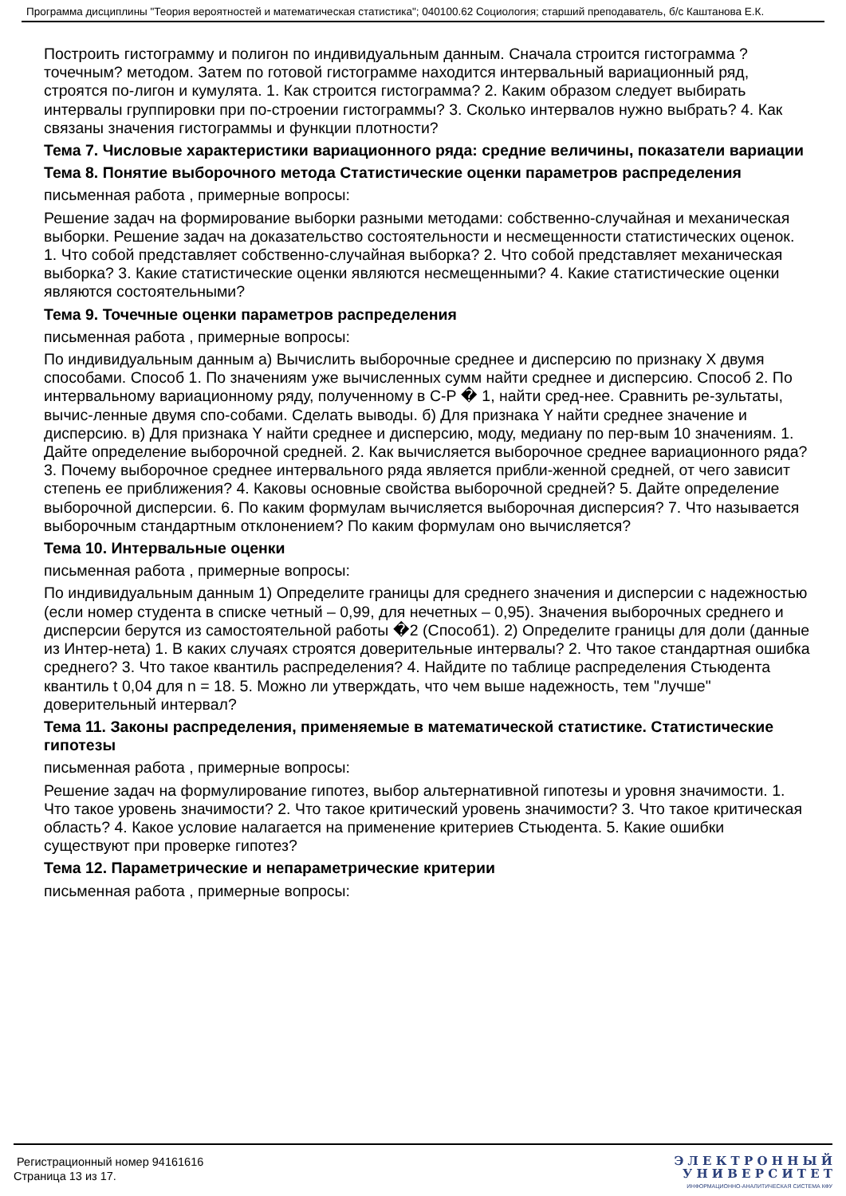Программа дисциплины "Теория вероятностей и математическая статистика"; 040100.62 Социология; старший преподаватель, б/с Каштанова Е.К.
Построить гистограмму и полигон по индивидуальным данным. Сначала строится гистограмма ?точечным? методом. Затем по готовой гистограмме находится интервальный вариационный ряд, строятся по-лигон и кумулята. 1. Как строится гистограмма? 2. Каким образом следует выбирать интервалы группировки при по-строении гистограммы? 3. Сколько интервалов нужно выбрать? 4. Как связаны значения гистограммы и функции плотности?
Тема 7. Числовые характеристики вариационного ряда: средние величины, показатели вариации
Тема 8. Понятие выборочного метода Статистические оценки параметров распределения
письменная работа , примерные вопросы:
Решение задач на формирование выборки разными методами: собственно-случайная и механическая выборки. Решение задач на доказательство состоятельности и несмещенности статистических оценок. 1. Что собой представляет собственно-случайная выборка? 2. Что собой представляет механическая выборка? 3. Какие статистические оценки являются несмещенными? 4. Какие статистические оценки являются состоятельными?
Тема 9. Точечные оценки параметров распределения
письменная работа , примерные вопросы:
По индивидуальным данным а) Вычислить выборочные среднее и дисперсию по признаку X двумя способами. Способ 1. По значениям уже вычисленных сумм найти среднее и дисперсию. Способ 2. По интервальному вариационному ряду, полученному в С-Р � 1, найти сред-нее. Сравнить ре-зультаты, вычис-ленные двумя спо-собами. Сделать выводы. б) Для признака Y найти среднее значение и дисперсию. в) Для признака Y найти среднее и дисперсию, моду, медиану по пер-вым 10 значениям. 1. Дайте определение выборочной средней. 2. Как вычисляется выборочное среднее вариационного ряда? 3. Почему выборочное среднее интервального ряда является прибли-женной средней, от чего зависит степень ее приближения? 4. Каковы основные свойства выборочной средней? 5. Дайте определение выборочной дисперсии. 6. По каким формулам вычисляется выборочная дисперсия? 7. Что называется выборочным стандартным отклонением? По каким формулам оно вычисляется?
Тема 10. Интервальные оценки
письменная работа , примерные вопросы:
По индивидуальным данным 1) Определите границы для среднего значения и дисперсии с надежностью (если номер студента в списке четный – 0,99, для нечетных – 0,95). Значения выборочных среднего и дисперсии берутся из самостоятельной работы �2 (Способ1). 2) Определите границы для доли (данные из Интер-нета) 1. В каких случаях строятся доверительные интервалы? 2. Что такое стандартная ошибка среднего? 3. Что такое квантиль распределения? 4. Найдите по таблице распределения Стьюдента квантиль t 0,04 для n = 18. 5. Можно ли утверждать, что чем выше надежность, тем "лучше" доверительный интервал?
Тема 11. Законы распределения, применяемые в математической статистике. Статистические гипотезы
письменная работа , примерные вопросы:
Решение задач на формулирование гипотез, выбор альтернативной гипотезы и уровня значимости. 1. Что такое уровень значимости? 2. Что такое критический уровень значимости? 3. Что такое критическая область? 4. Какое условие налагается на применение критериев Стьюдента. 5. Какие ошибки существуют при проверке гипотез?
Тема 12. Параметрические и непараметрические критерии
письменная работа , примерные вопросы:
Регистрационный номер 94161616
Страница 13 из 17.
Э Л Е К Т Р О Н Н Ы Й
У Н И В Е Р С И Т Е Т
ИНФОРМАЦИОННО-АНАЛИТИЧЕСКАЯ СИСТЕМА КФУ